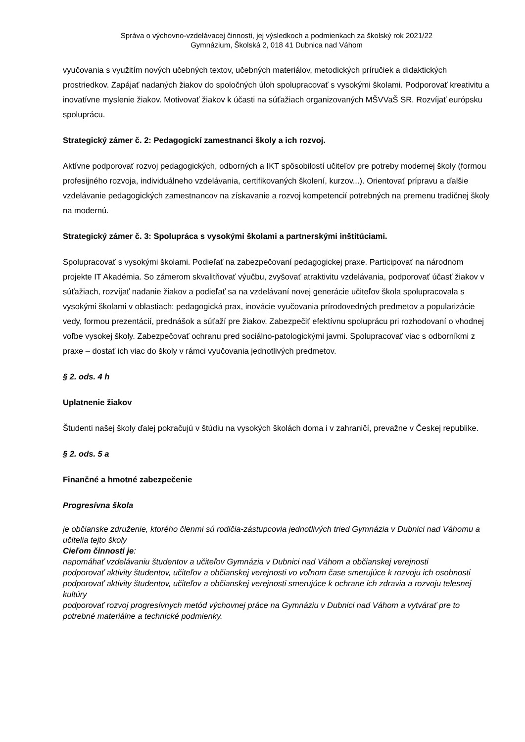Správa o výchovno-vzdelávacej činnosti, jej výsledkoch a podmienkach za školský rok 2021/22
Gymnázium, Školská 2, 018 41 Dubnica nad Váhom
vyučovania s využitím nových učebných textov, učebných materiálov, metodických príručiek a didaktických prostriedkov. Zapájať nadaných žiakov do spoločných úloh spolupracovať s vysokými školami. Podporovať kreativitu a inovatívne myslenie žiakov. Motivovať žiakov k účasti na súťažiach organizovaných MŠVVaŠ SR. Rozvíjať európsku spoluprácu.
Strategický zámer č. 2: Pedagogickí zamestnanci školy a ich rozvoj.
Aktívne podporovať rozvoj pedagogických, odborných a IKT spôsobilostí učiteľov pre potreby modernej školy (formou profesijného rozvoja, individuálneho vzdelávania, certifikovaných školení, kurzov...). Orientovať prípravu a ďalšie vzdelávanie pedagogických zamestnancov na získavanie a rozvoj kompetencií potrebných na premenu tradičnej školy na modernú.
Strategický zámer č. 3: Spolupráca s vysokými školami a partnerskými inštitúciami.
Spolupracovať s vysokými školami. Podieľať na zabezpečovaní pedagogickej praxe. Participovať na národnom projekte IT Akadémia. So zámerom skvalitňovať výučbu, zvyšovať atraktivitu vzdelávania, podporovať účasť žiakov v súťažiach, rozvíjať nadanie žiakov a podieľať sa na vzdelávaní novej generácie učiteľov škola spolupracovala s vysokými školami v oblastiach: pedagogická prax, inovácie vyučovania prírodovedných predmetov a popularizácie vedy, formou prezentácií, prednášok a súťaží pre žiakov. Zabezpečiť efektívnu spoluprácu pri rozhodovaní o vhodnej voľbe vysokej školy. Zabezpečovať ochranu pred sociálno-patologickými javmi. Spolupracovať viac s odborníkmi z praxe – dostať ich viac do školy v rámci vyučovania jednotlivých predmetov.
§ 2. ods. 4 h
Uplatnenie žiakov
Študenti našej školy ďalej pokračujú v štúdiu na vysokých školách doma i v zahraničí, prevažne v Českej republike.
§ 2. ods. 5 a
Finančné a hmotné zabezpečenie
Progresívna škola
je občianske združenie, ktorého členmi sú rodičia-zástupcovia jednotlivých tried Gymnázia v Dubnici nad Váhomu a učitelia tejto školy
Cieľom činnosti je:
napomáhať vzdelávaniu študentov a učiteľov Gymnázia v Dubnici nad Váhom a občianskej verejnosti
podporovať aktivity študentov, učiteľov a občianskej verejnosti vo voľnom čase smerujúce k rozvoju ich osobnosti
podporovať aktivity študentov, učiteľov a občianskej verejnosti smerujúce k ochrane ich zdravia a rozvoju telesnej kultúry
podporovať rozvoj progresívnych metód výchovnej práce na Gymnáziu v Dubnici nad Váhom a vytvárať pre to potrebné materiálne a technické podmienky.